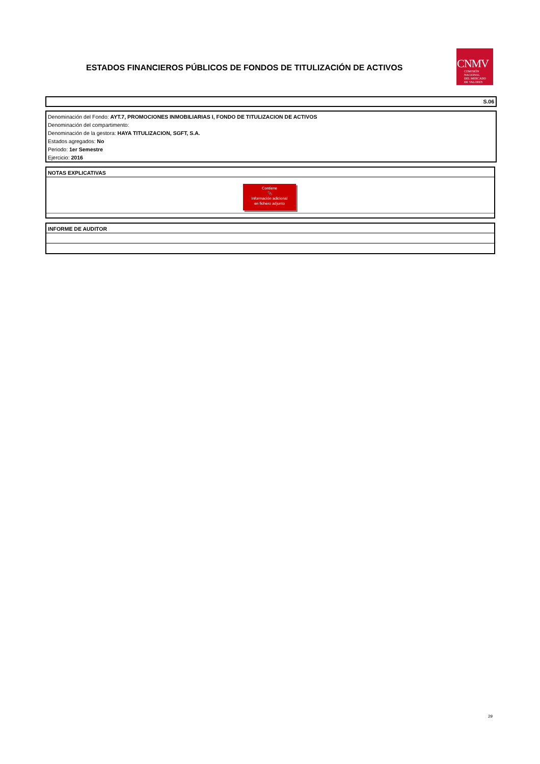ESTADOS FINANCIEROS PÚBLICOS DE FONDOS DE TITULIZACIÓN DE ACTIVOS
CNMV
COMISIÓN
NACIONAL
DEL MERCADO
DE VALORES
S.06
Denominación del Fondo: AYT.7, PROMOCIONES INMOBILIARIAS I, FONDO DE TITULIZACION DE ACTIVOS
Denominación del compartimento:
Denominación de la gestora: HAYA TITULIZACION, SGFT, S.A.
Estados agregados: No
Periodo: 1er Semestre
Ejercicio: 2016
NOTAS EXPLICATIVAS
Contiene
📎
Información adicional
en fichero adjunto
INFORME DE AUDITOR
29